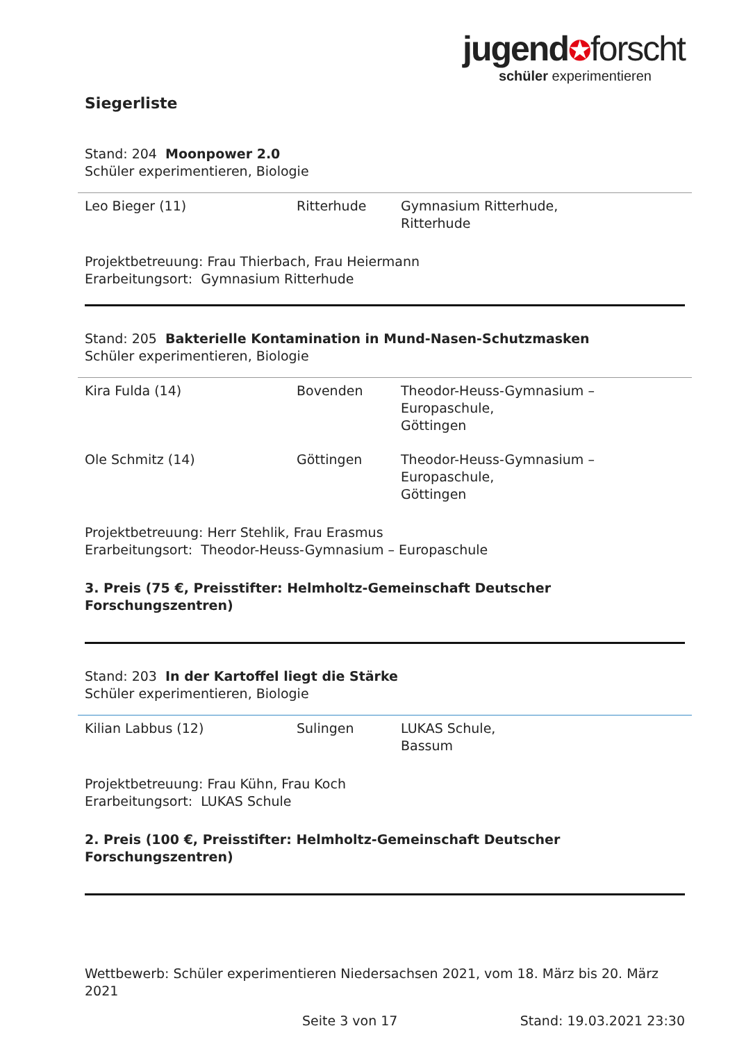jugend✪forscht
schüler experimentieren
Siegerliste
Stand: 204 Moonpower 2.0
Schüler experimentieren, Biologie
| Leo Bieger (11) | Ritterhude | Gymnasium Ritterhude, Ritterhude |
Projektbetreuung: Frau Thierbach, Frau Heiermann
Erarbeitungsort: Gymnasium Ritterhude
Stand: 205 Bakterielle Kontamination in Mund-Nasen-Schutzmasken
Schüler experimentieren, Biologie
| Kira Fulda (14) | Bovenden | Theodor-Heuss-Gymnasium – Europaschule, Göttingen |
| Ole Schmitz (14) | Göttingen | Theodor-Heuss-Gymnasium – Europaschule, Göttingen |
Projektbetreuung: Herr Stehlik, Frau Erasmus
Erarbeitungsort: Theodor-Heuss-Gymnasium – Europaschule
3. Preis (75 €, Preisstifter: Helmholtz-Gemeinschaft Deutscher Forschungszentren)
Stand: 203 In der Kartoffel liegt die Stärke
Schüler experimentieren, Biologie
| Kilian Labbus (12) | Sulingen | LUKAS Schule, Bassum |
Projektbetreuung: Frau Kühn, Frau Koch
Erarbeitungsort: LUKAS Schule
2. Preis (100 €, Preisstifter: Helmholtz-Gemeinschaft Deutscher Forschungszentren)
Wettbewerb: Schüler experimentieren Niedersachsen 2021, vom 18. März bis 20. März 2021
Seite 3 von 17 Stand: 19.03.2021 23:30